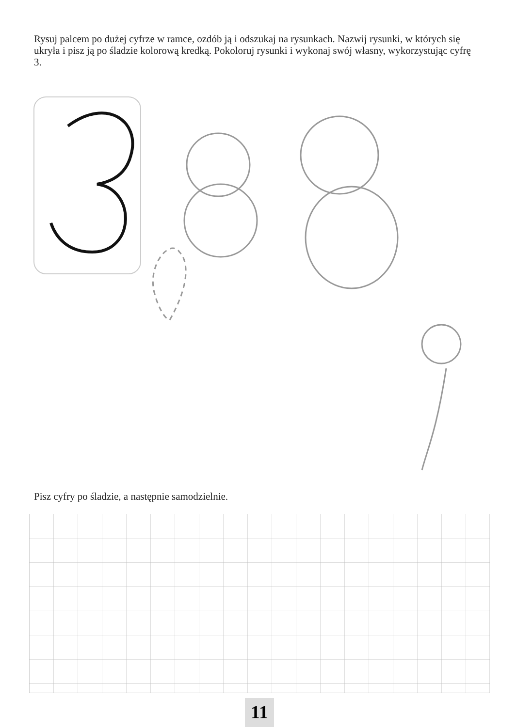Rysuj palcem po dużej cyfrze w ramce, ozdób ją i odszukaj na rysunkach. Nazwij rysunki, w których się ukryła i pisz ją po śladzie kolorową kredką. Pokoloruj rysunki i wykonaj swój własny, wykorzystując cyfrę 3.
Pisz cyfry po śladzie, a następnie samodzielnie.
11